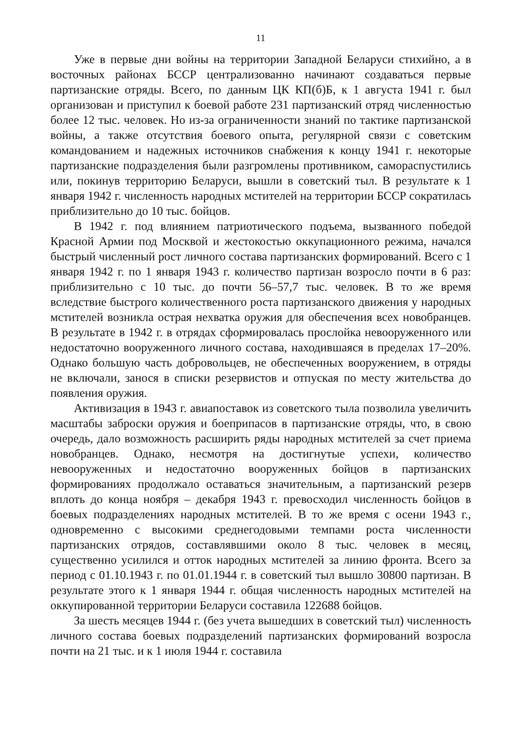11
Уже в первые дни войны на территории Западной Беларуси стихийно, а в восточных районах БССР централизованно начинают создаваться первые партизанские отряды. Всего, по данным ЦК КП(б)Б, к 1 августа 1941 г. был организован и приступил к боевой работе 231 партизанский отряд численностью более 12 тыс. человек. Но из-за ограниченности знаний по тактике партизанской войны, а также отсутствия боевого опыта, регулярной связи с советским командованием и надежных источников снабжения к концу 1941 г. некоторые партизанские подразделения были разгромлены противником, самораспустились или, покинув территорию Беларуси, вышли в советский тыл. В результате к 1 января 1942 г. численность народных мстителей на территории БССР сократилась приблизительно до 10 тыс. бойцов.
В 1942 г. под влиянием патриотического подъема, вызванного победой Красной Армии под Москвой и жестокостью оккупационного режима, начался быстрый численный рост личного состава партизанских формирований. Всего с 1 января 1942 г. по 1 января 1943 г. количество партизан возросло почти в 6 раз: приблизительно с 10 тыс. до почти 56–57,7 тыс. человек. В то же время вследствие быстрого количественного роста партизанского движения у народных мстителей возникла острая нехватка оружия для обеспечения всех новобранцев. В результате в 1942 г. в отрядах сформировалась прослойка невооруженного или недостаточно вооруженного личного состава, находившаяся в пределах 17–20%. Однако большую часть добровольцев, не обеспеченных вооружением, в отряды не включали, занося в списки резервистов и отпуская по месту жительства до появления оружия.
Активизация в 1943 г. авиапоставок из советского тыла позволила увеличить масштабы заброски оружия и боеприпасов в партизанские отряды, что, в свою очередь, дало возможность расширить ряды народных мстителей за счет приема новобранцев. Однако, несмотря на достигнутые успехи, количество невооруженных и недостаточно вооруженных бойцов в партизанских формированиях продолжало оставаться значительным, а партизанский резерв вплоть до конца ноября – декабря 1943 г. превосходил численность бойцов в боевых подразделениях народных мстителей. В то же время с осени 1943 г., одновременно с высокими среднегодовыми темпами роста численности партизанских отрядов, составлявшими около 8 тыс. человек в месяц, существенно усилился и отток народных мстителей за линию фронта. Всего за период с 01.10.1943 г. по 01.01.1944 г. в советский тыл вышло 30800 партизан. В результате этого к 1 января 1944 г. общая численность народных мстителей на оккупированной территории Беларуси составила 122688 бойцов.
За шесть месяцев 1944 г. (без учета вышедших в советский тыл) численность личного состава боевых подразделений партизанских формирований возросла почти на 21 тыс. и к 1 июля 1944 г. составила